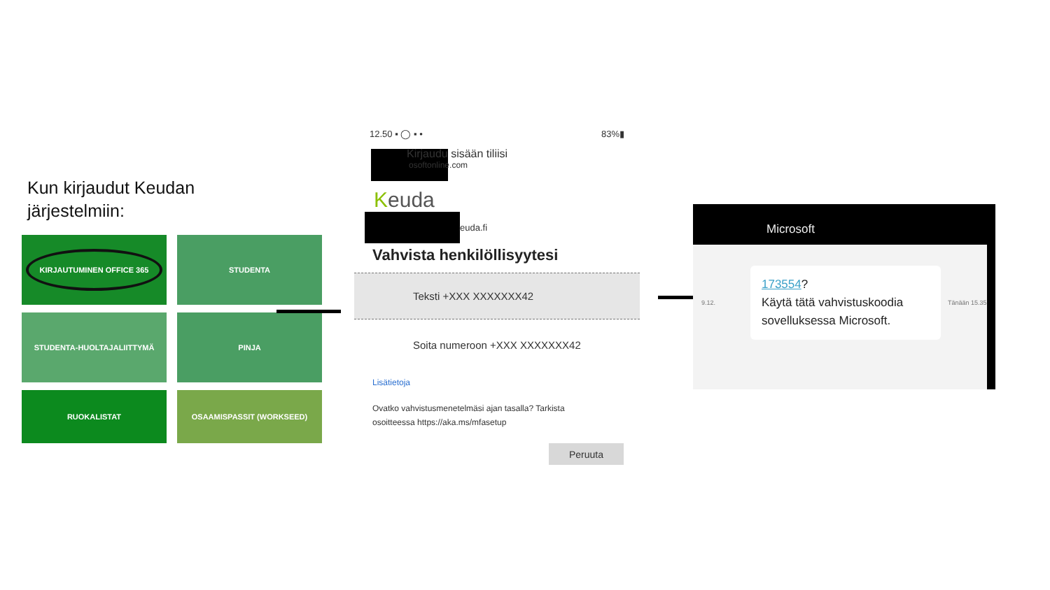Kun kirjaudut Keudan
järjestelmiin:
KIRJAUTUMINEN OFFICE 365
STUDENTA
STUDENTA-HUOLTAJALIITTYMÄ
PINJA
RUOKALISTAT
OSAAMISPASSIT (WORKSEED)
12.50 ▪ ◯ ▪ • 83%▮
Kirjaudu sisään tiliisi
osoftonline.com
Keuda
euda.fi
Vahvista henkilöllisyytesi
Teksti +XXX XXXXXXX42
Soita numeroon +XXX XXXXXXX42
Lisätietoja
Ovatko vahvistusmenetelmäsi ajan tasalla? Tarkista
osoitteessa https://aka.ms/mfasetup
Peruuta
Microsoft
9.12.
173554?
Käytä tätä vahvistuskoodia sovelluksessa Microsoft.
Tänään 15.35